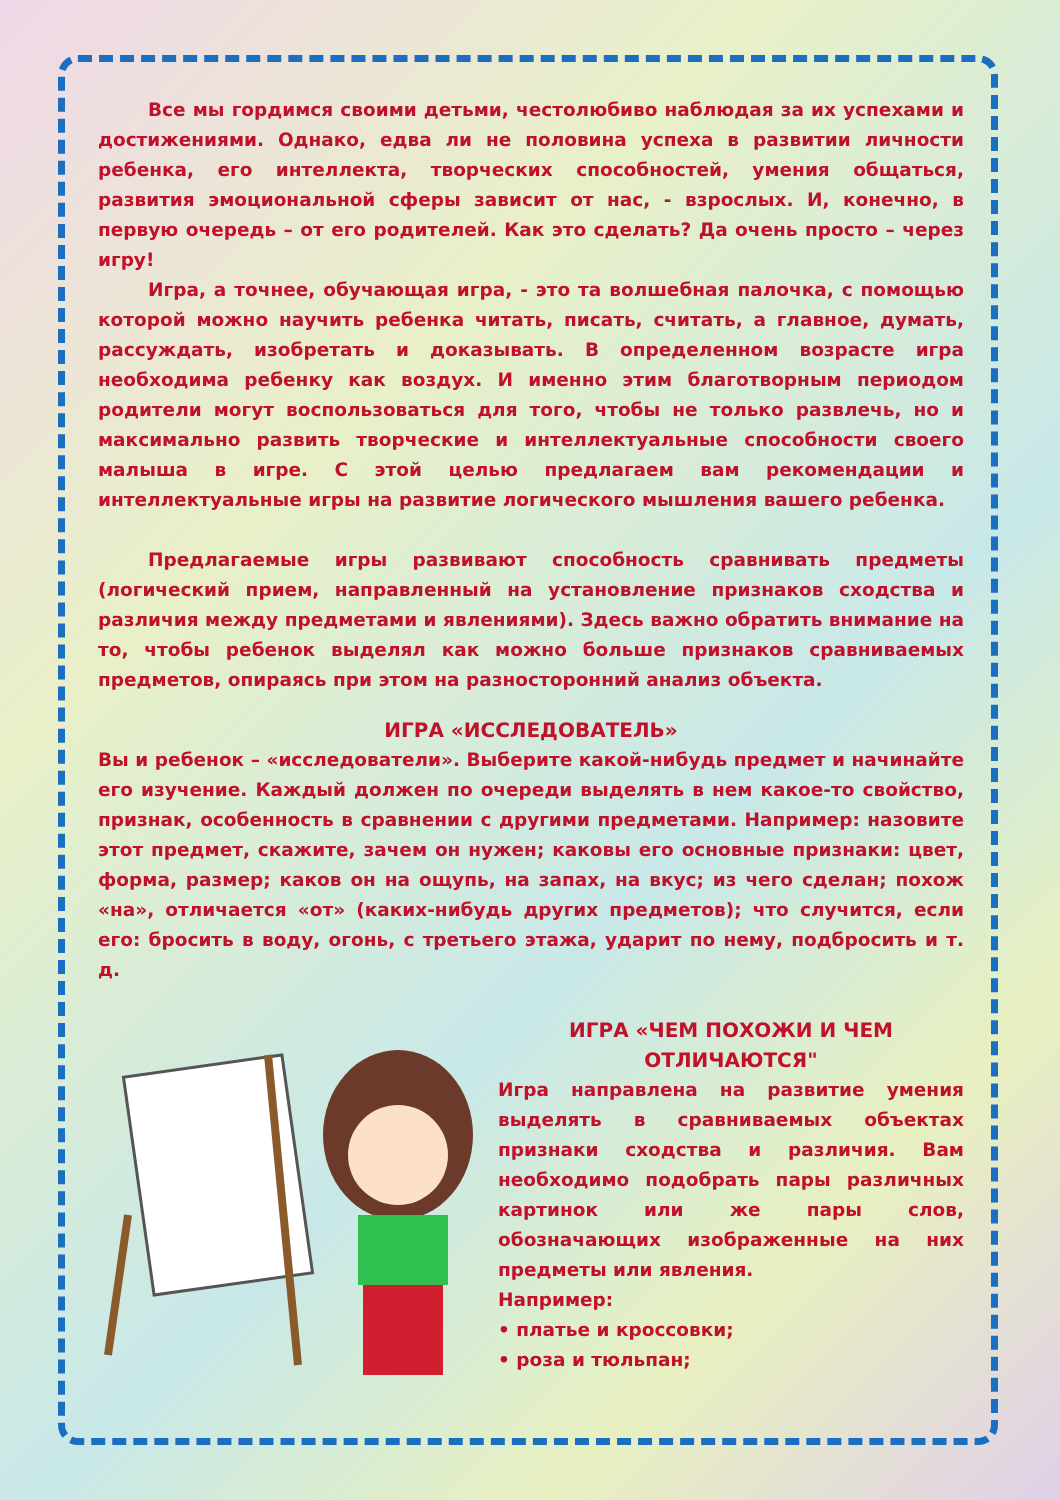Все мы гордимся своими детьми, честолюбиво наблюдая за их успехами и достижениями. Однако, едва ли не половина успеха в развитии личности ребенка, его интеллекта, творческих способностей, умения общаться, развития эмоциональной сферы зависит от нас, - взрослых. И, конечно, в первую очередь – от его родителей. Как это сделать? Да очень просто – через игру!
Игра, а точнее, обучающая игра, - это та волшебная палочка, с помощью которой можно научить ребенка читать, писать, считать, а главное, думать, рассуждать, изобретать и доказывать. В определенном возрасте игра необходима ребенку как воздух. И именно этим благотворным периодом родители могут воспользоваться для того, чтобы не только развлечь, но и максимально развить творческие и интеллектуальные способности своего малыша в игре. С этой целью предлагаем вам рекомендации и интеллектуальные игры на развитие логического мышления вашего ребенка.
Предлагаемые игры развивают способность сравнивать предметы (логический прием, направленный на установление признаков сходства и различия между предметами и явлениями). Здесь важно обратить внимание на то, чтобы ребенок выделял как можно больше признаков сравниваемых предметов, опираясь при этом на разносторонний анализ объекта.
ИГРА «ИССЛЕДОВАТЕЛЬ»
Вы и ребенок – «исследователи». Выберите какой-нибудь предмет и начинайте его изучение. Каждый должен по очереди выделять в нем какое-то свойство, признак, особенность в сравнении с другими предметами. Например: назовите этот предмет, скажите, зачем он нужен; каковы его основные признаки: цвет, форма, размер; каков он на ощупь, на запах, на вкус; из чего сделан; похож «на», отличается «от» (каких-нибудь других предметов); что случится, если его: бросить в воду, огонь, с третьего этажа, ударит по нему, подбросить и т. д.
ИГРА «ЧЕМ ПОХОЖИ И ЧЕМ ОТЛИЧАЮТСЯ"
Игра направлена на развитие умения выделять в сравниваемых объектах признаки сходства и различия. Вам необходимо подобрать пары различных картинок или же пары слов, обозначающих изображенные на них предметы или явления.
Например:
• платье и кроссовки;
• роза и тюльпан;